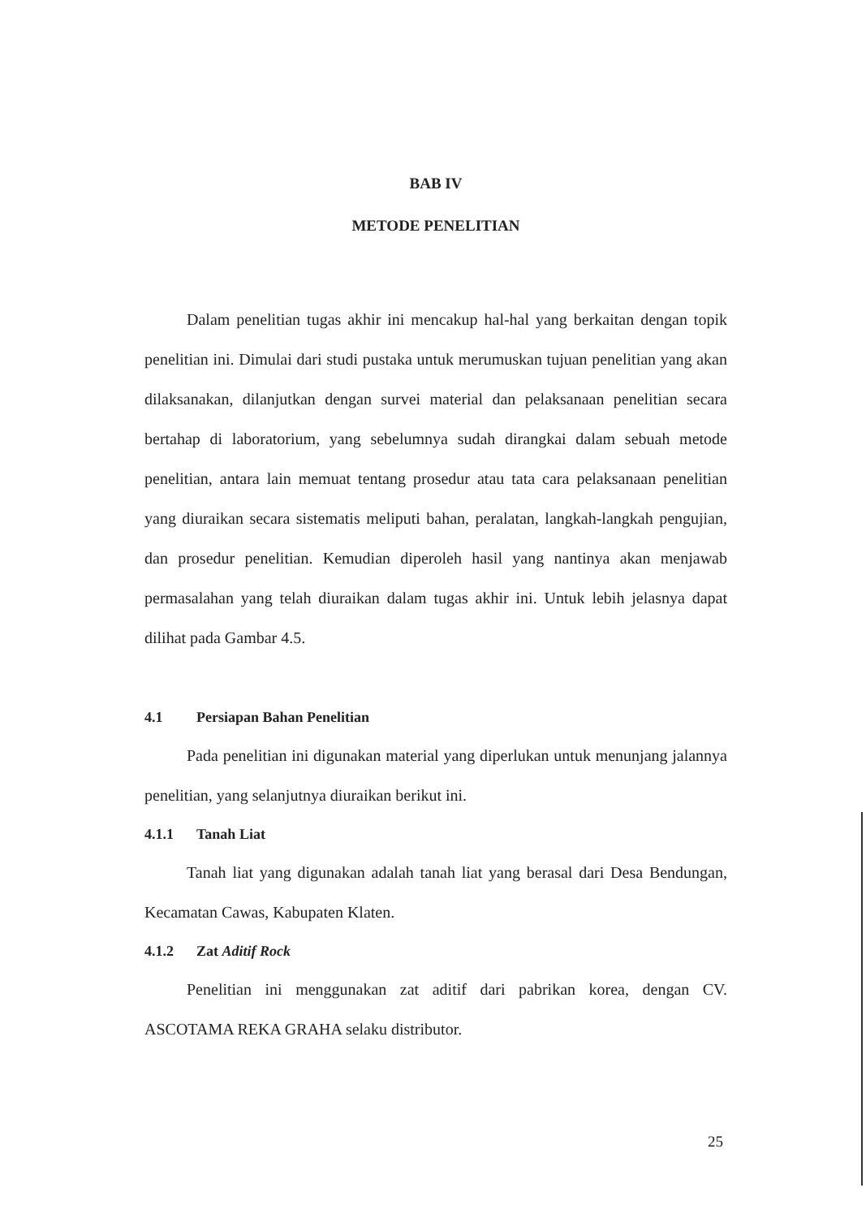BAB IV
METODE PENELITIAN
Dalam penelitian tugas akhir ini mencakup hal-hal yang berkaitan dengan topik penelitian ini. Dimulai dari studi pustaka untuk merumuskan tujuan penelitian yang akan dilaksanakan, dilanjutkan dengan survei material dan pelaksanaan penelitian secara bertahap di laboratorium, yang sebelumnya sudah dirangkai dalam sebuah metode penelitian, antara lain memuat tentang prosedur atau tata cara pelaksanaan penelitian yang diuraikan secara sistematis meliputi bahan, peralatan, langkah-langkah pengujian, dan prosedur penelitian. Kemudian diperoleh hasil yang nantinya akan menjawab permasalahan yang telah diuraikan dalam tugas akhir ini. Untuk lebih jelasnya dapat dilihat pada Gambar 4.5.
4.1 Persiapan Bahan Penelitian
Pada penelitian ini digunakan material yang diperlukan untuk menunjang jalannya penelitian, yang selanjutnya diuraikan berikut ini.
4.1.1 Tanah Liat
Tanah liat yang digunakan adalah tanah liat yang berasal dari Desa Bendungan, Kecamatan Cawas, Kabupaten Klaten.
4.1.2 Zat Aditif Rock
Penelitian ini menggunakan zat aditif dari pabrikan korea, dengan CV. ASCOTAMA REKA GRAHA selaku distributor.
25